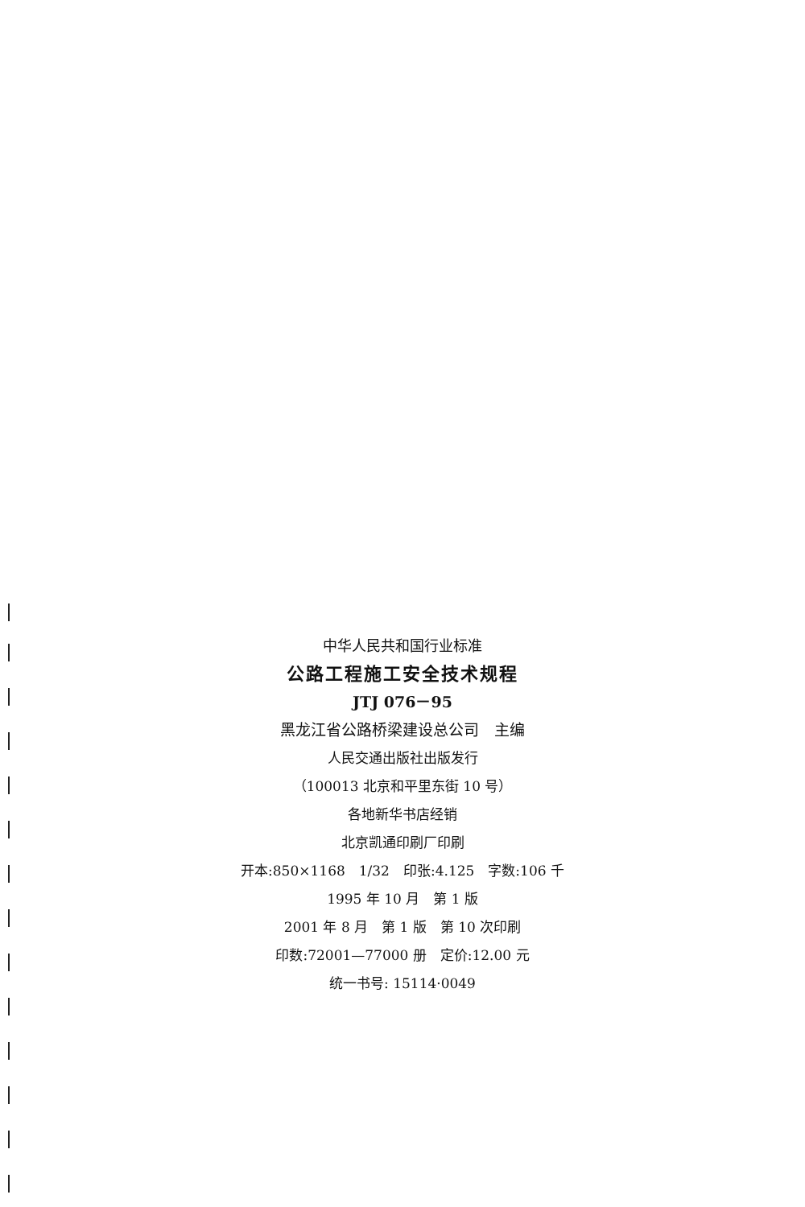中华人民共和国行业标准
公路工程施工安全技术规程
JTJ 076－95
黑龙江省公路桥梁建设总公司　主编
人民交通出版社出版发行
（100013 北京和平里东街 10 号）
各地新华书店经销
北京凯通印刷厂印刷
开本:850×1168　1/32　印张:4.125　字数:106 千
1995 年 10 月　第 1 版
2001 年 8 月　第 1 版　第 10 次印刷
印数:72001—77000 册　定价:12.00 元
统一书号: 15114·0049